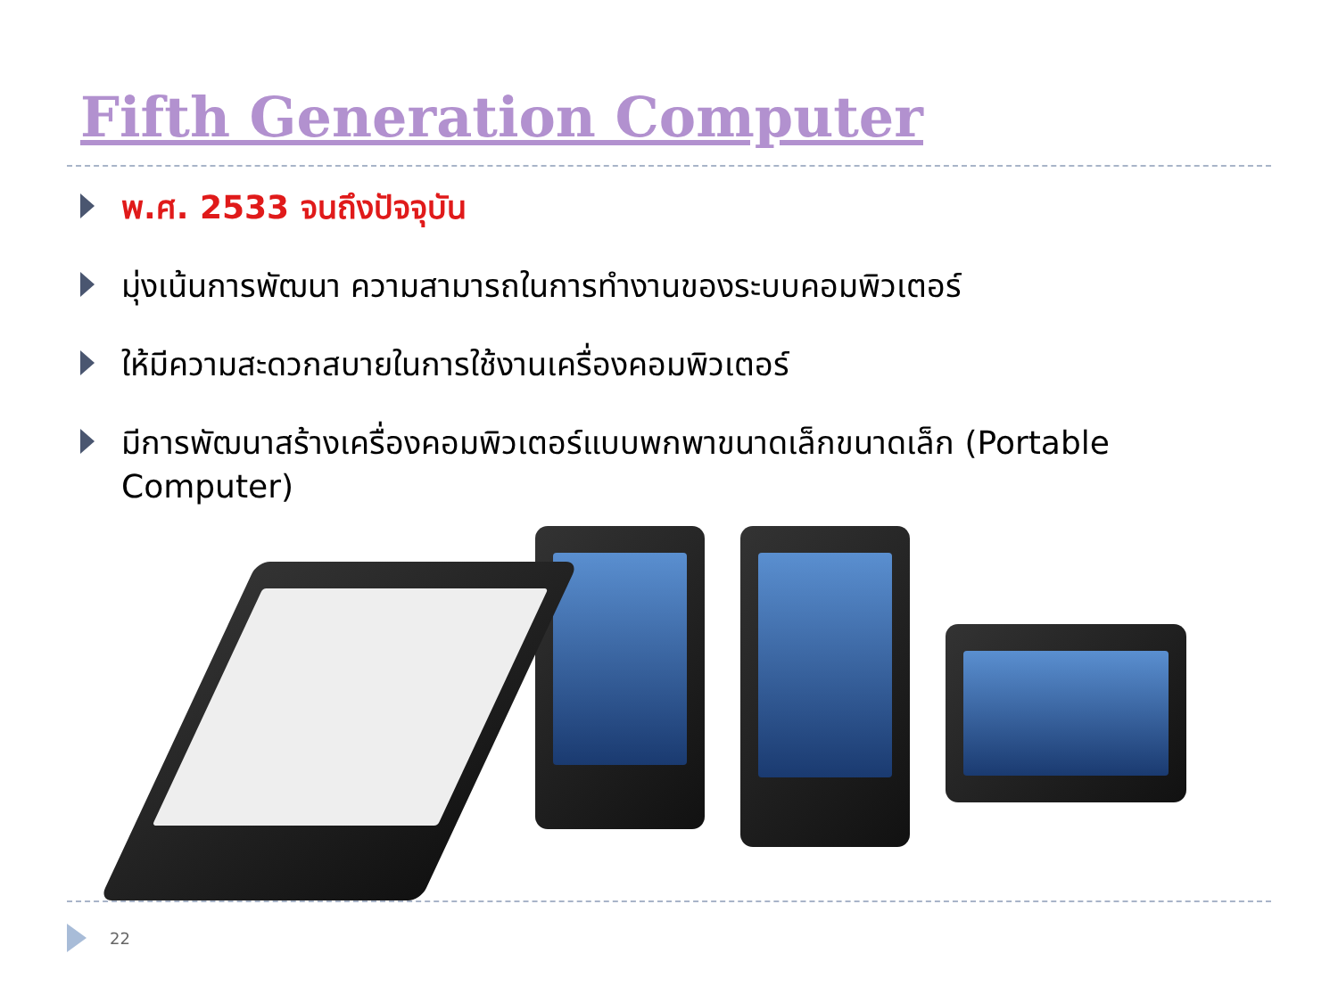Fifth Generation Computer
พ.ศ. 2533 จนถึงปัจจุบัน
มุ่งเน้นการพัฒนา ความสามารถในการทำงานของระบบคอมพิวเตอร์
ให้มีความสะดวกสบายในการใช้งานเครื่องคอมพิวเตอร์
มีการพัฒนาสร้างเครื่องคอมพิวเตอร์แบบพกพาขนาดเล็กขนาดเล็ก (Portable Computer)
22